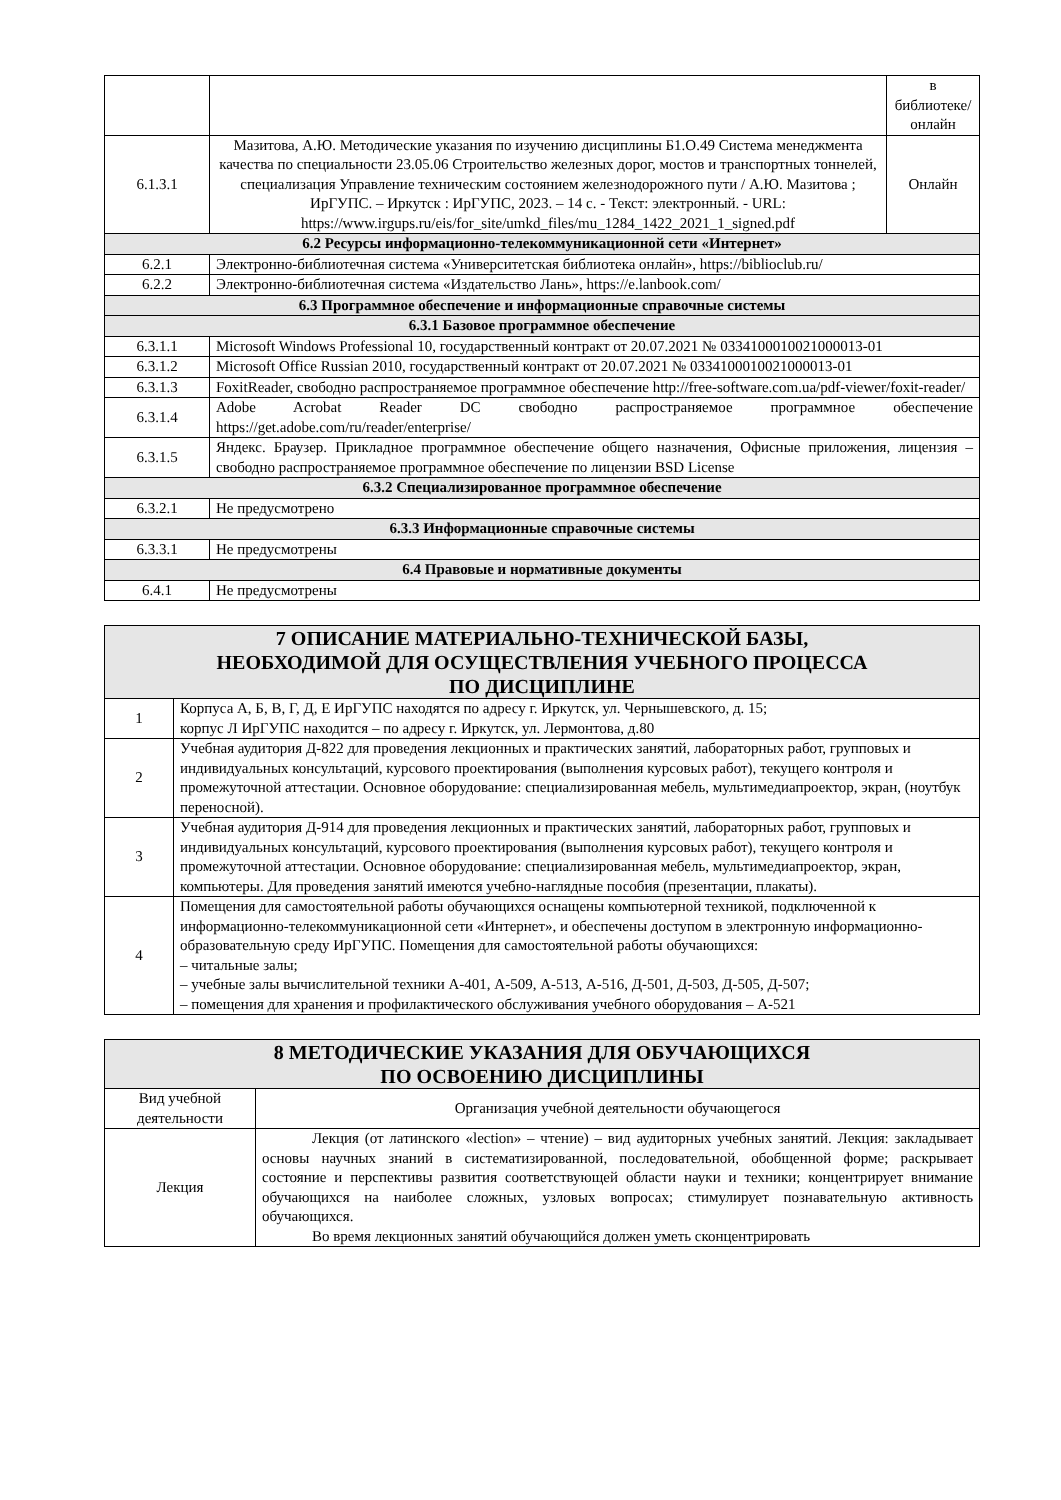| | | в библиотеке/ онлайн |
| 6.1.3.1 | Мазитова, А.Ю. Методические указания по изучению дисциплины Б1.О.49 Система менеджмента качества по специальности 23.05.06 Строительство железных дорог, мостов и транспортных тоннелей, специализация Управление техническим состоянием железнодорожного пути / А.Ю. Мазитова ; ИрГУПС. – Иркутск : ИрГУПС, 2023. – 14 с. - Текст: электронный. - URL: https://www.irgups.ru/eis/for_site/umkd_files/mu_1284_1422_2021_1_signed.pdf | Онлайн |
| 6.2 Ресурсы информационно-телекоммуникационной сети «Интернет» | | |
| 6.2.1 | Электронно-библиотечная система «Университетская библиотека онлайн», https://biblioclub.ru/ | |
| 6.2.2 | Электронно-библиотечная система «Издательство Лань», https://e.lanbook.com/ | |
| 6.3 Программное обеспечение и информационные справочные системы | | |
| 6.3.1 Базовое программное обеспечение | | |
| 6.3.1.1 | Microsoft Windows Professional 10, государственный контракт от 20.07.2021 № 0334100010021000013-01 | |
| 6.3.1.2 | Microsoft Office Russian 2010, государственный контракт от 20.07.2021 № 0334100010021000013-01 | |
| 6.3.1.3 | FoxitReader, свободно распространяемое программное обеспечение http://free-software.com.ua/pdf-viewer/foxit-reader/ | |
| 6.3.1.4 | Adobe Acrobat Reader DC свободно распространяемое программное обеспечение https://get.adobe.com/ru/reader/enterprise/ | |
| 6.3.1.5 | Яндекс. Браузер. Прикладное программное обеспечение общего назначения, Офисные приложения, лицензия – свободно распространяемое программное обеспечение по лицензии BSD License | |
| 6.3.2 Специализированное программное обеспечение | | |
| 6.3.2.1 | Не предусмотрено | |
| 6.3.3 Информационные справочные системы | | |
| 6.3.3.1 | Не предусмотрены | |
| 6.4 Правовые и нормативные документы | | |
| 6.4.1 | Не предусмотрены | |
| 7 ОПИСАНИЕ МАТЕРИАЛЬНО-ТЕХНИЧЕСКОЙ БАЗЫ, НЕОБХОДИМОЙ ДЛЯ ОСУЩЕСТВЛЕНИЯ УЧЕБНОГО ПРОЦЕССА ПО ДИСЦИПЛИНЕ | |
| 1 | Корпуса А, Б, В, Г, Д, Е ИрГУПС находятся по адресу г. Иркутск, ул. Чернышевского, д. 15; корпус Л ИрГУПС находится – по адресу г. Иркутск, ул. Лермонтова, д.80 |
| 2 | Учебная аудитория Д-822 для проведения лекционных и практических занятий, лабораторных работ, групповых и индивидуальных консультаций, курсового проектирования (выполнения курсовых работ), текущего контроля и промежуточной аттестации. Основное оборудование: специализированная мебель, мультимедиапроектор, экран, (ноутбук переносной). |
| 3 | Учебная аудитория Д-914 для проведения лекционных и практических занятий, лабораторных работ, групповых и индивидуальных консультаций, курсового проектирования (выполнения курсовых работ), текущего контроля и промежуточной аттестации. Основное оборудование: специализированная мебель, мультимедиапроектор, экран, компьютеры. Для проведения занятий имеются учебно-наглядные пособия (презентации, плакаты). |
| 4 | Помещения для самостоятельной работы обучающихся оснащены компьютерной техникой, подключенной к информационно-телекоммуникационной сети «Интернет», и обеспечены доступом в электронную информационно-образовательную среду ИрГУПС. Помещения для самостоятельной работы обучающихся: – читальные залы; – учебные залы вычислительной техники А-401, А-509, А-513, А-516, Д-501, Д-503, Д-505, Д-507; – помещения для хранения и профилактического обслуживания учебного оборудования – А-521 |
| 8 МЕТОДИЧЕСКИЕ УКАЗАНИЯ ДЛЯ ОБУЧАЮЩИХСЯ ПО ОСВОЕНИЮ ДИСЦИПЛИНЫ | |
| Вид учебной деятельности | Организация учебной деятельности обучающегося |
| Лекция | Лекция (от латинского «lection» – чтение) – вид аудиторных учебных занятий. Лекция: закладывает основы научных знаний в систематизированной, последовательной, обобщенной форме; раскрывает состояние и перспективы развития соответствующей области науки и техники; концентрирует внимание обучающихся на наиболее сложных, узловых вопросах; стимулирует познавательную активность обучающихся. Во время лекционных занятий обучающийся должен уметь сконцентрировать |